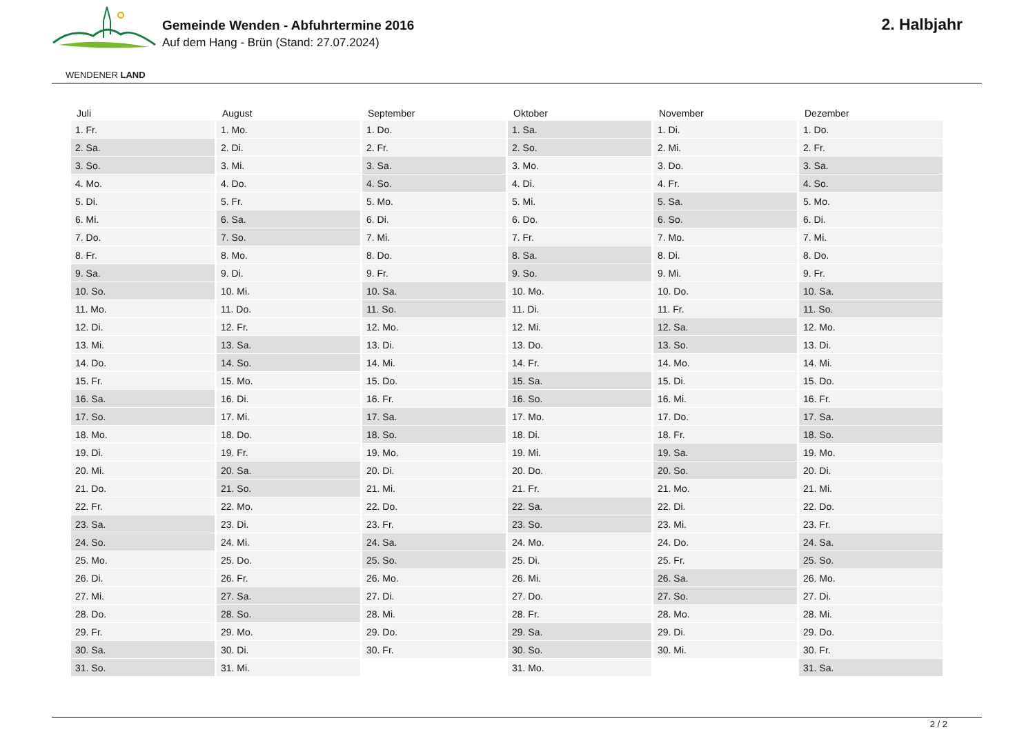WENDENER LAND
Gemeinde Wenden - Abfuhrtermine 2016
Auf dem Hang - Brün (Stand: 27.07.2024)
2. Halbjahr
| Juli | August | September | Oktober | November | Dezember |
| --- | --- | --- | --- | --- | --- |
| 1. Fr. | 1. Mo. | 1. Do. | 1. Sa. | 1. Di. | 1. Do. |
| 2. Sa. | 2. Di. | 2. Fr. | 2. So. | 2. Mi. | 2. Fr. |
| 3. So. | 3. Mi. | 3. Sa. | 3. Mo. | 3. Do. | 3. Sa. |
| 4. Mo. | 4. Do. | 4. So. | 4. Di. | 4. Fr. | 4. So. |
| 5. Di. | 5. Fr. | 5. Mo. | 5. Mi. | 5. Sa. | 5. Mo. |
| 6. Mi. | 6. Sa. | 6. Di. | 6. Do. | 6. So. | 6. Di. |
| 7. Do. | 7. So. | 7. Mi. | 7. Fr. | 7. Mo. | 7. Mi. |
| 8. Fr. | 8. Mo. | 8. Do. | 8. Sa. | 8. Di. | 8. Do. |
| 9. Sa. | 9. Di. | 9. Fr. | 9. So. | 9. Mi. | 9. Fr. |
| 10. So. | 10. Mi. | 10. Sa. | 10. Mo. | 10. Do. | 10. Sa. |
| 11. Mo. | 11. Do. | 11. So. | 11. Di. | 11. Fr. | 11. So. |
| 12. Di. | 12. Fr. | 12. Mo. | 12. Mi. | 12. Sa. | 12. Mo. |
| 13. Mi. | 13. Sa. | 13. Di. | 13. Do. | 13. So. | 13. Di. |
| 14. Do. | 14. So. | 14. Mi. | 14. Fr. | 14. Mo. | 14. Mi. |
| 15. Fr. | 15. Mo. | 15. Do. | 15. Sa. | 15. Di. | 15. Do. |
| 16. Sa. | 16. Di. | 16. Fr. | 16. So. | 16. Mi. | 16. Fr. |
| 17. So. | 17. Mi. | 17. Sa. | 17. Mo. | 17. Do. | 17. Sa. |
| 18. Mo. | 18. Do. | 18. So. | 18. Di. | 18. Fr. | 18. So. |
| 19. Di. | 19. Fr. | 19. Mo. | 19. Mi. | 19. Sa. | 19. Mo. |
| 20. Mi. | 20. Sa. | 20. Di. | 20. Do. | 20. So. | 20. Di. |
| 21. Do. | 21. So. | 21. Mi. | 21. Fr. | 21. Mo. | 21. Mi. |
| 22. Fr. | 22. Mo. | 22. Do. | 22. Sa. | 22. Di. | 22. Do. |
| 23. Sa. | 23. Di. | 23. Fr. | 23. So. | 23. Mi. | 23. Fr. |
| 24. So. | 24. Mi. | 24. Sa. | 24. Mo. | 24. Do. | 24. Sa. |
| 25. Mo. | 25. Do. | 25. So. | 25. Di. | 25. Fr. | 25. So. |
| 26. Di. | 26. Fr. | 26. Mo. | 26. Mi. | 26. Sa. | 26. Mo. |
| 27. Mi. | 27. Sa. | 27. Di. | 27. Do. | 27. So. | 27. Di. |
| 28. Do. | 28. So. | 28. Mi. | 28. Fr. | 28. Mo. | 28. Mi. |
| 29. Fr. | 29. Mo. | 29. Do. | 29. Sa. | 29. Di. | 29. Do. |
| 30. Sa. | 30. Di. | 30. Fr. | 30. So. | 30. Mi. | 30. Fr. |
| 31. So. | 31. Mi. | | 31. Mo. | | 31. Sa. |
2 / 2